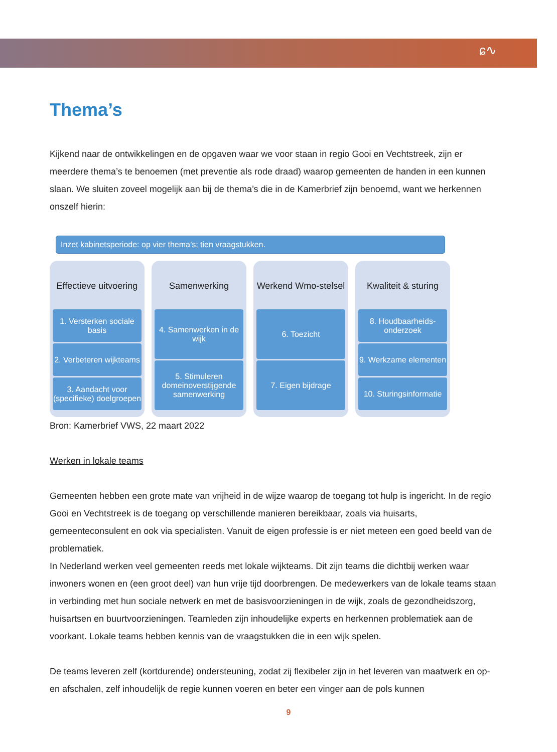ɕ∿
Thema’s
Kijkend naar de ontwikkelingen en de opgaven waar we voor staan in regio Gooi en Vechtstreek, zijn er meerdere thema’s te benoemen (met preventie als rode draad) waarop gemeenten de handen in een kunnen slaan. We sluiten zoveel mogelijk aan bij de thema’s die in de Kamerbrief zijn benoemd, want we herkennen onszelf hierin:
Inzet kabinetsperiode: op vier thema’s; tien vraagstukken.
Effectieve uitvoering
1. Versterken sociale basis
2. Verbeteren wijkteams
3. Aandacht voor (specifieke) doelgroepen
Samenwerking
4. Samenwerken in de wijk
5. Stimuleren domeinoverstijgende samenwerking
Werkend Wmo-stelsel
6. Toezicht
7. Eigen bijdrage
Kwaliteit & sturing
8. Houdbaarheids-onderzoek
9. Werkzame elementen
10. Sturingsinformatie
Bron: Kamerbrief VWS, 22 maart 2022
Werken in lokale teams
Gemeenten hebben een grote mate van vrijheid in de wijze waarop de toegang tot hulp is ingericht. In de regio Gooi en Vechtstreek is de toegang op verschillende manieren bereikbaar, zoals via huisarts, gemeenteconsulent en ook via specialisten. Vanuit de eigen professie is er niet meteen een goed beeld van de problematiek.
In Nederland werken veel gemeenten reeds met lokale wijkteams. Dit zijn teams die dichtbij werken waar inwoners wonen en (een groot deel) van hun vrije tijd doorbrengen. De medewerkers van de lokale teams staan in verbinding met hun sociale netwerk en met de basisvoorzieningen in de wijk, zoals de gezondheidszorg, huisartsen en buurtvoorzieningen. Teamleden zijn inhoudelijke experts en herkennen problematiek aan de voorkant. Lokale teams hebben kennis van de vraagstukken die in een wijk spelen.
De teams leveren zelf (kortdurende) ondersteuning, zodat zij flexibeler zijn in het leveren van maatwerk en op- en afschalen, zelf inhoudelijk de regie kunnen voeren en beter een vinger aan de pols kunnen
9